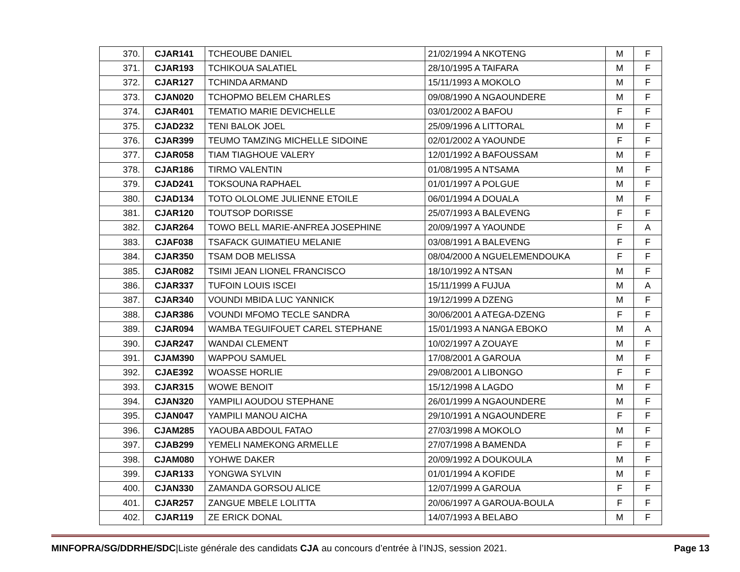| 370. | CJAR141 | TCHEOUBE DANIEL | 21/02/1994 A NKOTENG | M | F |
| 371. | CJAR193 | TCHIKOUA SALATIEL | 28/10/1995 A TAIFARA | M | F |
| 372. | CJAR127 | TCHINDA ARMAND | 15/11/1993 A MOKOLO | M | F |
| 373. | CJAN020 | TCHOPMO BELEM CHARLES | 09/08/1990 A NGAOUNDERE | M | F |
| 374. | CJAR401 | TEMATIO MARIE DEVICHELLE | 03/01/2002 A BAFOU | F | F |
| 375. | CJAD232 | TENI BALOK JOEL | 25/09/1996 A LITTORAL | M | F |
| 376. | CJAR399 | TEUMO TAMZING MICHELLE SIDOINE | 02/01/2002 A YAOUNDE | F | F |
| 377. | CJAR058 | TIAM TIAGHOUE VALERY | 12/01/1992 A BAFOUSSAM | M | F |
| 378. | CJAR186 | TIRMO VALENTIN | 01/08/1995 A NTSAMA | M | F |
| 379. | CJAD241 | TOKSOUNA RAPHAEL | 01/01/1997 A POLGUE | M | F |
| 380. | CJAD134 | TOTO OLOLOME JULIENNE ETOILE | 06/01/1994 A DOUALA | M | F |
| 381. | CJAR120 | TOUTSOP DORISSE | 25/07/1993 A BALEVENG | F | F |
| 382. | CJAR264 | TOWO BELL MARIE-ANFREA JOSEPHINE | 20/09/1997 A YAOUNDE | F | A |
| 383. | CJAF038 | TSAFACK GUIMATIEU MELANIE | 03/08/1991 A BALEVENG | F | F |
| 384. | CJAR350 | TSAM DOB MELISSA | 08/04/2000 A NGUELEMENDOUKA | F | F |
| 385. | CJAR082 | TSIMI JEAN LIONEL FRANCISCO | 18/10/1992 A NTSAN | M | F |
| 386. | CJAR337 | TUFOIN LOUIS ISCEI | 15/11/1999 A FUJUA | M | A |
| 387. | CJAR340 | VOUNDI MBIDA LUC YANNICK | 19/12/1999 A DZENG | M | F |
| 388. | CJAR386 | VOUNDI MFOMO TECLE SANDRA | 30/06/2001 A ATEGA-DZENG | F | F |
| 389. | CJAR094 | WAMBA TEGUIFOUET CAREL STEPHANE | 15/01/1993 A NANGA EBOKO | M | A |
| 390. | CJAR247 | WANDAI CLEMENT | 10/02/1997 A ZOUAYE | M | F |
| 391. | CJAM390 | WAPPOU SAMUEL | 17/08/2001 A GAROUA | M | F |
| 392. | CJAE392 | WOASSE HORLIE | 29/08/2001 A LIBONGO | F | F |
| 393. | CJAR315 | WOWE BENOIT | 15/12/1998 A LAGDO | M | F |
| 394. | CJAN320 | YAMPILI AOUDOU STEPHANE | 26/01/1999 A NGAOUNDERE | M | F |
| 395. | CJAN047 | YAMPILI MANOU AICHA | 29/10/1991 A NGAOUNDERE | F | F |
| 396. | CJAM285 | YAOUBA ABDOUL FATAO | 27/03/1998 A MOKOLO | M | F |
| 397. | CJAB299 | YEMELI NAMEKONG ARMELLE | 27/07/1998 A BAMENDA | F | F |
| 398. | CJAM080 | YOHWE DAKER | 20/09/1992 A DOUKOULA | M | F |
| 399. | CJAR133 | YONGWA SYLVIN | 01/01/1994 A KOFIDE | M | F |
| 400. | CJAN330 | ZAMANDA GORSOU ALICE | 12/07/1999 A GAROUA | F | F |
| 401. | CJAR257 | ZANGUE MBELE LOLITTA | 20/06/1997 A GAROUA-BOULA | F | F |
| 402. | CJAR119 | ZE ERICK DONAL | 14/07/1993 A BELABO | M | F |
MINFOPRA/SG/DDRHE/SDC|Liste générale des candidats CJA au concours d’entrée à l’INJS, session 2021. Page 13